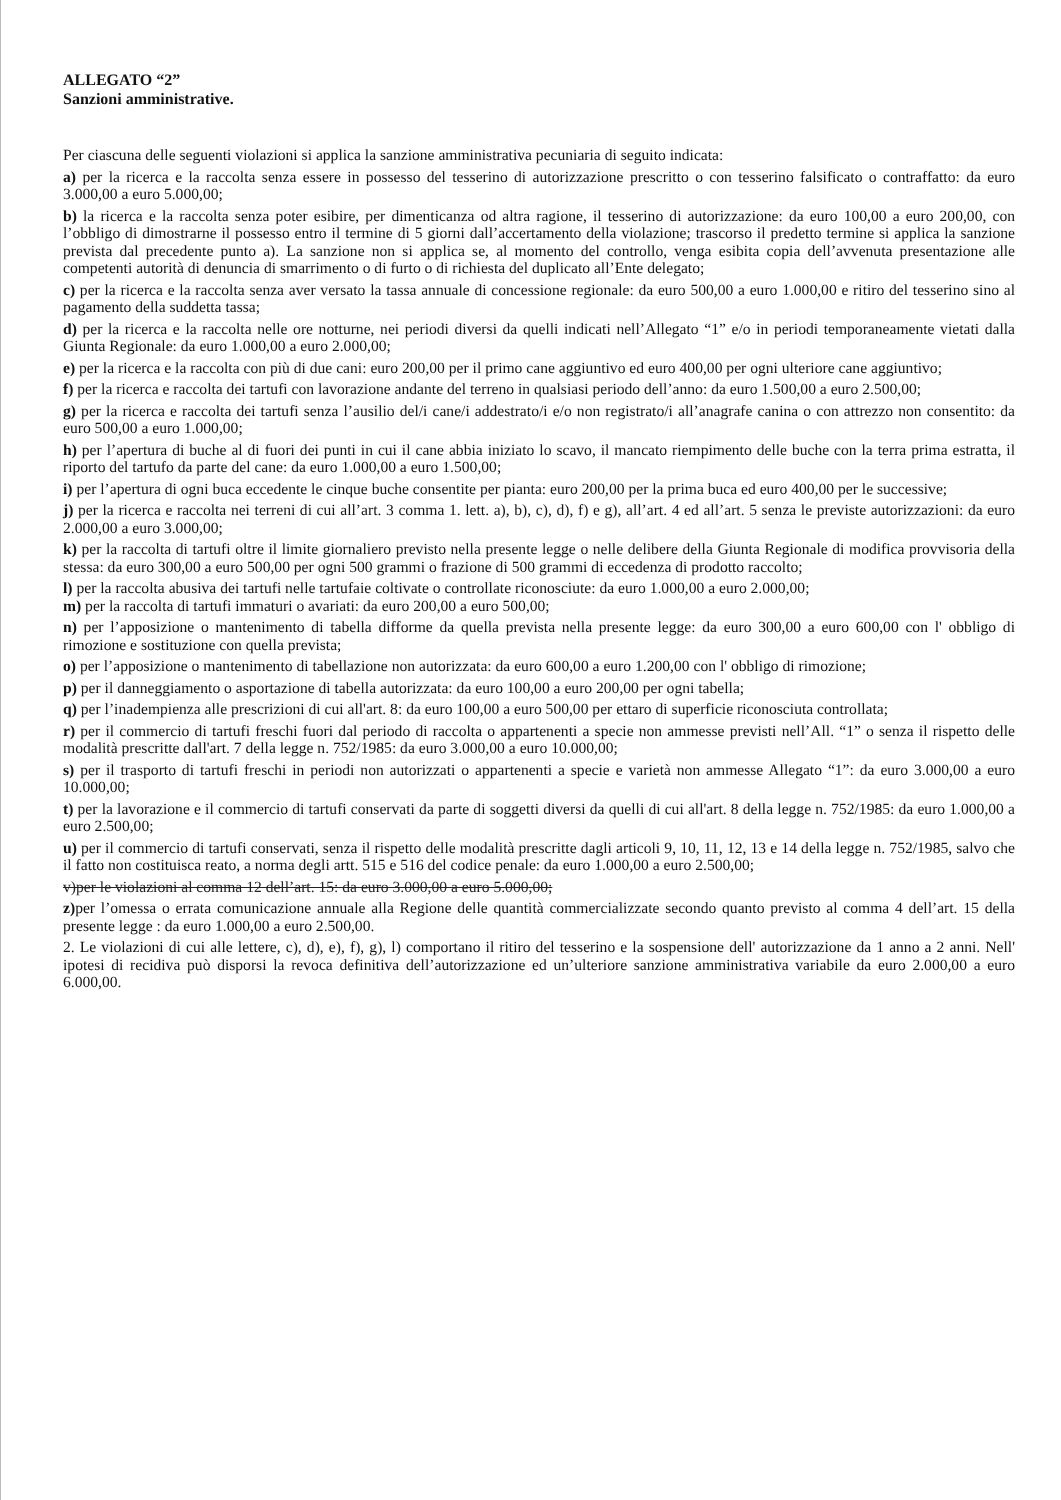ALLEGATO “2”
Sanzioni amministrative.
Per ciascuna delle seguenti violazioni si applica la sanzione amministrativa pecuniaria di seguito indicata:
a) per la ricerca e la raccolta senza essere in possesso del tesserino di autorizzazione prescritto o con tesserino falsificato o contraffatto: da euro 3.000,00 a euro 5.000,00;
b) la ricerca e la raccolta senza poter esibire, per dimenticanza od altra ragione, il tesserino di autorizzazione: da euro 100,00 a euro 200,00, con l’obbligo di dimostrarne il possesso entro il termine di 5 giorni dall’accertamento della violazione; trascorso il predetto termine si applica la sanzione prevista dal precedente punto a). La sanzione non si applica se, al momento del controllo, venga esibita copia dell’avvenuta presentazione alle competenti autorità di denuncia di smarrimento o di furto o di richiesta del duplicato all’Ente delegato;
c) per la ricerca e la raccolta senza aver versato la tassa annuale di concessione regionale: da euro 500,00 a euro 1.000,00 e ritiro del tesserino sino al pagamento della suddetta tassa;
d) per la ricerca e la raccolta nelle ore notturne, nei periodi diversi da quelli indicati nell’Allegato “1” e/o in periodi temporaneamente vietati dalla Giunta Regionale: da euro 1.000,00 a euro 2.000,00;
e) per la ricerca e la raccolta con più di due cani: euro 200,00 per il primo cane aggiuntivo ed euro 400,00 per ogni ulteriore cane aggiuntivo;
f) per la ricerca e raccolta dei tartufi con lavorazione andante del terreno in qualsiasi periodo dell’anno: da euro 1.500,00 a euro 2.500,00;
g) per la ricerca e raccolta dei tartufi senza l’ausilio del/i cane/i addestrato/i e/o non registrato/i all’anagrafe canina o con attrezzo non consentito: da euro 500,00 a euro 1.000,00;
h) per l’apertura di buche al di fuori dei punti in cui il cane abbia iniziato lo scavo, il mancato riempimento delle buche con la terra prima estratta, il riporto del tartufo da parte del cane: da euro 1.000,00 a euro 1.500,00;
i) per l’apertura di ogni buca eccedente le cinque buche consentite per pianta: euro 200,00 per la prima buca ed euro 400,00 per le successive;
j) per la ricerca e raccolta nei terreni di cui all’art. 3 comma 1. lett. a), b), c), d), f) e g), all’art. 4 ed all’art. 5 senza le previste autorizzazioni: da euro 2.000,00 a euro 3.000,00;
k) per la raccolta di tartufi oltre il limite giornaliero previsto nella presente legge o nelle delibere della Giunta Regionale di modifica provvisoria della stessa: da euro 300,00 a euro 500,00 per ogni 500 grammi o frazione di 500 grammi di eccedenza di prodotto raccolto;
l) per la raccolta abusiva dei tartufi nelle tartufaie coltivate o controllate riconosciute: da euro 1.000,00 a euro 2.000,00;
m) per la raccolta di tartufi immaturi o avariati: da euro 200,00 a euro 500,00;
n) per l’apposizione o mantenimento di tabella difforme da quella prevista nella presente legge: da euro 300,00 a euro 600,00 con l' obbligo di rimozione e sostituzione con quella prevista;
o) per l’apposizione o mantenimento di tabellazione non autorizzata: da euro 600,00 a euro 1.200,00 con l' obbligo di rimozione;
p) per il danneggiamento o asportazione di tabella autorizzata: da euro 100,00 a euro 200,00 per ogni tabella;
q) per l’inadempienza alle prescrizioni di cui all'art. 8: da euro 100,00 a euro 500,00 per ettaro di superficie riconosciuta controllata;
r) per il commercio di tartufi freschi fuori dal periodo di raccolta o appartenenti a specie non ammesse previsti nell’All. “1” o senza il rispetto delle modalità prescritte dall'art. 7 della legge n. 752/1985: da euro 3.000,00 a euro 10.000,00;
s) per il trasporto di tartufi freschi in periodi non autorizzati o appartenenti a specie e varietà non ammesse Allegato “1”: da euro 3.000,00 a euro 10.000,00;
t) per la lavorazione e il commercio di tartufi conservati da parte di soggetti diversi da quelli di cui all'art. 8 della legge n. 752/1985: da euro 1.000,00 a euro 2.500,00;
u) per il commercio di tartufi conservati, senza il rispetto delle modalità prescritte dagli articoli 9, 10, 11, 12, 13 e 14 della legge n. 752/1985, salvo che il fatto non costituisca reato, a norma degli artt. 515 e 516 del codice penale: da euro 1.000,00 a euro 2.500,00;
v)per le violazioni al comma 12 dell’art. 15: da euro 3.000,00 a euro 5.000,00;
z) per l’omessa o errata comunicazione annuale alla Regione delle quantità commercializzate secondo quanto previsto al comma 4 dell’art. 15 della presente legge : da euro 1.000,00 a euro 2.500,00.
2. Le violazioni di cui alle lettere, c), d), e), f), g), l) comportano il ritiro del tesserino e la sospensione dell' autorizzazione da 1 anno a 2 anni. Nell' ipotesi di recidiva può disporsi la revoca definitiva dell’autorizzazione ed un’ulteriore sanzione amministrativa variabile da euro 2.000,00 a euro 6.000,00.